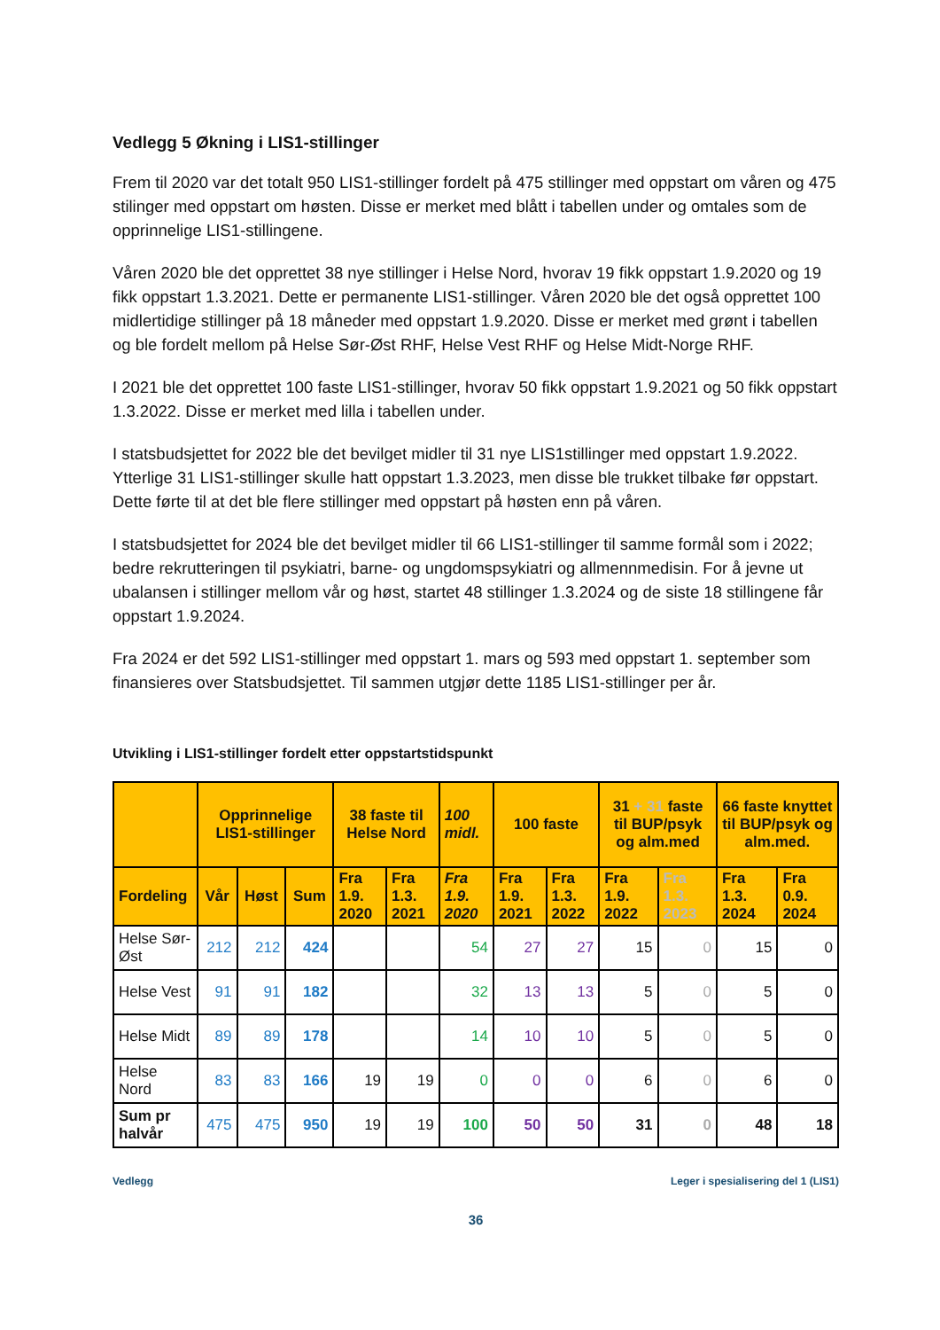Vedlegg 5 Økning i LIS1-stillinger
Frem til 2020 var det totalt 950 LIS1-stillinger fordelt på 475 stillinger med oppstart om våren og 475 stilinger med oppstart om høsten. Disse er merket med blått i tabellen under og omtales som de opprinnelige LIS1-stillingene.
Våren 2020 ble det opprettet 38 nye stillinger i Helse Nord, hvorav 19 fikk oppstart 1.9.2020 og 19 fikk oppstart 1.3.2021. Dette er permanente LIS1-stillinger. Våren 2020 ble det også opprettet 100 midlertidige stillinger på 18 måneder med oppstart 1.9.2020. Disse er merket med grønt i tabellen og ble fordelt mellom på Helse Sør-Øst RHF, Helse Vest RHF og Helse Midt-Norge RHF.
I 2021 ble det opprettet 100 faste LIS1-stillinger, hvorav 50 fikk oppstart 1.9.2021 og 50 fikk oppstart 1.3.2022. Disse er merket med lilla i tabellen under.
I statsbudsjettet for 2022 ble det bevilget midler til 31 nye LIS1stillinger med oppstart 1.9.2022. Ytterlige 31 LIS1-stillinger skulle hatt oppstart 1.3.2023, men disse ble trukket tilbake før oppstart. Dette førte til at det ble flere stillinger med oppstart på høsten enn på våren.
I statsbudsjettet for 2024 ble det bevilget midler til 66 LIS1-stillinger til samme formål som i 2022; bedre rekrutteringen til psykiatri, barne- og ungdomspsykiatri og allmennmedisin. For å jevne ut ubalansen i stillinger mellom vår og høst, startet 48 stillinger 1.3.2024 og de siste 18 stillingene får oppstart 1.9.2024.
Fra 2024 er det 592 LIS1-stillinger med oppstart 1. mars og 593 med oppstart 1. september som finansieres over Statsbudsjettet. Til sammen utgjør dette 1185 LIS1-stillinger per år.
Utvikling i LIS1-stillinger fordelt etter oppstartstidspunkt
| | Opprinnelige LIS1-stillinger | | | 38 faste til Helse Nord | | 100 midl. | 100 faste | | 31 + 31 faste til BUP/psyk og alm.med | | 66 faste knyttet til BUP/psyk og alm.med. | |
| --- | --- | --- | --- | --- | --- | --- | --- | --- | --- | --- | --- | --- |
| Fordeling | Vår | Høst | Sum | Fra 1.9. 2020 | Fra 1.3. 2021 | Fra 1.9. 2020 | Fra 1.9. 2021 | Fra 1.3. 2022 | Fra 1.9. 2022 | Fra 1.3. 2023 | Fra 1.3. 2024 | Fra 0.9. 2024 |
| Helse Sør-Øst | 212 | 212 | 424 | | | 54 | 27 | 27 | 15 | 0 | 15 | 0 |
| Helse Vest | 91 | 91 | 182 | | | 32 | 13 | 13 | 5 | 0 | 5 | 0 |
| Helse Midt | 89 | 89 | 178 | | | 14 | 10 | 10 | 5 | 0 | 5 | 0 |
| Helse Nord | 83 | 83 | 166 | 19 | 19 | 0 | 0 | 0 | 6 | 0 | 6 | 0 |
| Sum pr halvår | 475 | 475 | 950 | 19 | 19 | 100 | 50 | 50 | 31 | 0 | 48 | 18 |
Vedlegg Leger i spesialisering del 1 (LIS1)
36